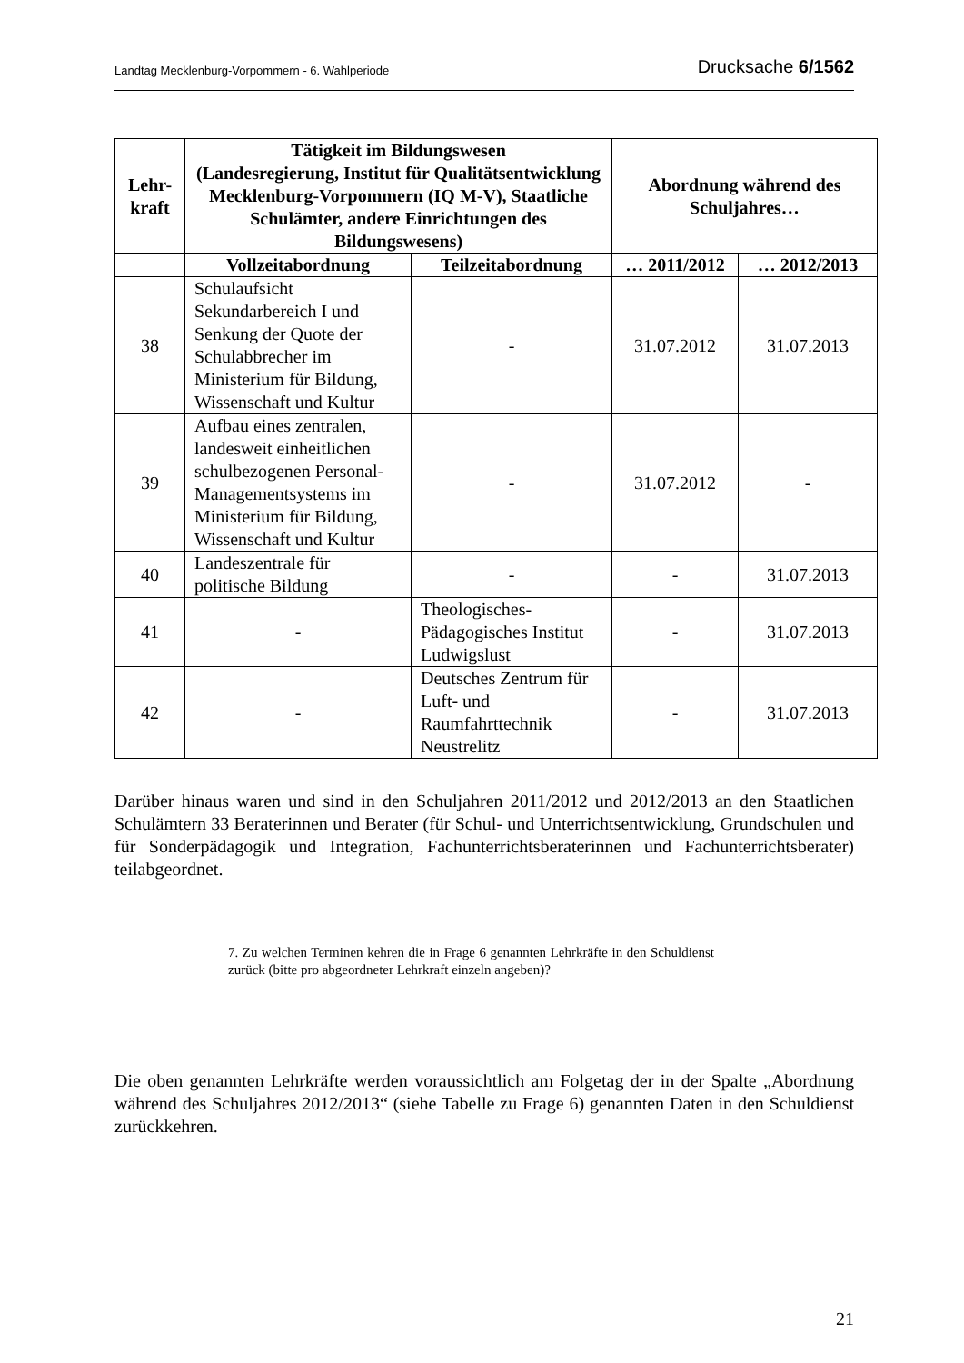Landtag Mecklenburg-Vorpommern - 6. Wahlperiode Drucksache 6/1562
| Lehr- kraft | Tätigkeit im Bildungswesen (Landesregierung, Institut für Qualitätsentwicklung Mecklenburg-Vorpommern (IQ M-V), Staatliche Schulämter, andere Einrichtungen des Bildungswesens) | | Abordnung während des Schuljahres… | |
| --- | --- | --- | --- | --- |
| | Vollzeitabordnung | Teilzeitabordnung | … 2011/2012 | … 2012/2013 |
| 38 | Schulaufsicht Sekundarbereich I und Senkung der Quote der Schulabbrecher im Ministerium für Bildung, Wissenschaft und Kultur | - | 31.07.2012 | 31.07.2013 |
| 39 | Aufbau eines zentralen, landesweit einheitlichen schulbezogenen Personal-Managementsystems im Ministerium für Bildung, Wissenschaft und Kultur | - | 31.07.2012 | - |
| 40 | Landeszentrale für politische Bildung | - | - | 31.07.2013 |
| 41 | - | Theologisches-Pädagogisches Institut Ludwigslust | - | 31.07.2013 |
| 42 | - | Deutsches Zentrum für Luft- und Raumfahrttechnik Neustrelitz | - | 31.07.2013 |
Darüber hinaus waren und sind in den Schuljahren 2011/2012 und 2012/2013 an den Staatlichen Schulämtern 33 Beraterinnen und Berater (für Schul- und Unterrichtsentwicklung, Grundschulen und für Sonderpädagogik und Integration, Fachunterrichtsberaterinnen und Fachunterrichtsberater) teilabgeordnet.
7. Zu welchen Terminen kehren die in Frage 6 genannten Lehrkräfte in den Schuldienst zurück (bitte pro abgeordneter Lehrkraft einzeln angeben)?
Die oben genannten Lehrkräfte werden voraussichtlich am Folgetag der in der Spalte „Abordnung während des Schuljahres 2012/2013“ (siehe Tabelle zu Frage 6) genannten Daten in den Schuldienst zurückkehren.
21